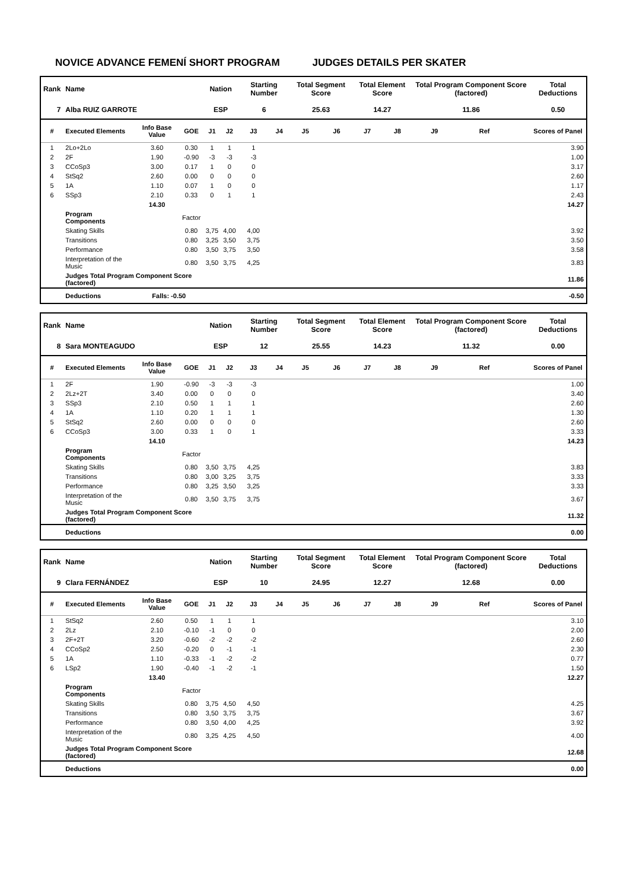NOVICE ADVANCE FEMENÍ SHORT PROGRAM JUDGES DETAILS PER SKATER
| Rank | Name | | | Nation | | Starting Number | | Total Segment Score | | Total Element Score | | Total Program Component Score (factored) | | | Total Deductions |
| --- | --- | --- | --- | --- | --- | --- | --- | --- | --- | --- | --- | --- | --- | --- | --- |
| 7 | Alba RUIZ GARROTE | | | ESP | | 6 | | 25.63 | | 14.27 | | 11.86 | | | 0.50 |
| # | Executed Elements | Info Base Value | GOE | J1 | J2 | J3 | J4 | J5 | J6 | J7 | J8 | J9 | Ref | | Scores of Panel |
| 1 | 2Lo+2Lo | 3.60 | 0.30 | 1 | 1 | 1 | | | | | | | | | 3.90 |
| 2 | 2F | 1.90 | -0.90 | -3 | -3 | -3 | | | | | | | | | 1.00 |
| 3 | CCoSp3 | 3.00 | 0.17 | 1 | 0 | 0 | | | | | | | | | 3.17 |
| 4 | StSq2 | 2.60 | 0.00 | 0 | 0 | 0 | | | | | | | | | 2.60 |
| 5 | 1A | 1.10 | 0.07 | 1 | 0 | 0 | | | | | | | | | 1.17 |
| 6 | SSp3 | 2.10 | 0.33 | 0 | 1 | 1 | | | | | | | | | 2.43 |
| | | 14.30 | | | | | | | | | | | | | 14.27 |
| | Program Components | | Factor | | | | | | | | | | | | |
| | Skating Skills | | 0.80 | 3,75 | 4,00 | 4,00 | | | | | | | | | 3.92 |
| | Transitions | | 0.80 | 3,25 | 3,50 | 3,75 | | | | | | | | | 3.50 |
| | Performance | | 0.80 | 3,50 | 3,75 | 3,50 | | | | | | | | | 3.58 |
| | Interpretation of the Music | | 0.80 | 3,50 | 3,75 | 4,25 | | | | | | | | | 3.83 |
| | Judges Total Program Component Score (factored) | | | | | | | | | | | | | | 11.86 |
| | Deductions | Falls: -0.50 | | | | | | | | | | | | | -0.50 |
| Rank | Name | | | Nation | | Starting Number | | Total Segment Score | | Total Element Score | | Total Program Component Score (factored) | | | Total Deductions |
| --- | --- | --- | --- | --- | --- | --- | --- | --- | --- | --- | --- | --- | --- | --- | --- |
| 8 | Sara MONTEAGUDO | | | ESP | | 12 | | 25.55 | | 14.23 | | 11.32 | | | 0.00 |
| # | Executed Elements | Info Base Value | GOE | J1 | J2 | J3 | J4 | J5 | J6 | J7 | J8 | J9 | Ref | | Scores of Panel |
| 1 | 2F | 1.90 | -0.90 | -3 | -3 | -3 | | | | | | | | | 1.00 |
| 2 | 2Lz+2T | 3.40 | 0.00 | 0 | 0 | 0 | | | | | | | | | 3.40 |
| 3 | SSp3 | 2.10 | 0.50 | 1 | 1 | 1 | | | | | | | | | 2.60 |
| 4 | 1A | 1.10 | 0.20 | 1 | 1 | 1 | | | | | | | | | 1.30 |
| 5 | StSq2 | 2.60 | 0.00 | 0 | 0 | 0 | | | | | | | | | 2.60 |
| 6 | CCoSp3 | 3.00 | 0.33 | 1 | 0 | 1 | | | | | | | | | 3.33 |
| | | 14.10 | | | | | | | | | | | | | 14.23 |
| | Program Components | | Factor | | | | | | | | | | | | |
| | Skating Skills | | 0.80 | 3,50 | 3,75 | 4,25 | | | | | | | | | 3.83 |
| | Transitions | | 0.80 | 3,00 | 3,25 | 3,75 | | | | | | | | | 3.33 |
| | Performance | | 0.80 | 3,25 | 3,50 | 3,25 | | | | | | | | | 3.33 |
| | Interpretation of the Music | | 0.80 | 3,50 | 3,75 | 3,75 | | | | | | | | | 3.67 |
| | Judges Total Program Component Score (factored) | | | | | | | | | | | | | | 11.32 |
| | Deductions | | | | | | | | | | | | | | 0.00 |
| Rank | Name | | | Nation | | Starting Number | | Total Segment Score | | Total Element Score | | Total Program Component Score (factored) | | | Total Deductions |
| --- | --- | --- | --- | --- | --- | --- | --- | --- | --- | --- | --- | --- | --- | --- | --- |
| 9 | Clara FERNÁNDEZ | | | ESP | | 10 | | 24.95 | | 12.27 | | 12.68 | | | 0.00 |
| # | Executed Elements | Info Base Value | GOE | J1 | J2 | J3 | J4 | J5 | J6 | J7 | J8 | J9 | Ref | | Scores of Panel |
| 1 | StSq2 | 2.60 | 0.50 | 1 | 1 | 1 | | | | | | | | | 3.10 |
| 2 | 2Lz | 2.10 | -0.10 | -1 | 0 | 0 | | | | | | | | | 2.00 |
| 3 | 2F+2T | 3.20 | -0.60 | -2 | -2 | -2 | | | | | | | | | 2.60 |
| 4 | CCoSp2 | 2.50 | -0.20 | 0 | -1 | -1 | | | | | | | | | 2.30 |
| 5 | 1A | 1.10 | -0.33 | -1 | -2 | -2 | | | | | | | | | 0.77 |
| 6 | LSp2 | 1.90 | -0.40 | -1 | -2 | -1 | | | | | | | | | 1.50 |
| | | 13.40 | | | | | | | | | | | | | 12.27 |
| | Program Components | | Factor | | | | | | | | | | | | |
| | Skating Skills | | 0.80 | 3,75 | 4,50 | 4,50 | | | | | | | | | 4.25 |
| | Transitions | | 0.80 | 3,50 | 3,75 | 3,75 | | | | | | | | | 3.67 |
| | Performance | | 0.80 | 3,50 | 4,00 | 4,25 | | | | | | | | | 3.92 |
| | Interpretation of the Music | | 0.80 | 3,25 | 4,25 | 4,50 | | | | | | | | | 4.00 |
| | Judges Total Program Component Score (factored) | | | | | | | | | | | | | | 12.68 |
| | Deductions | | | | | | | | | | | | | | 0.00 |